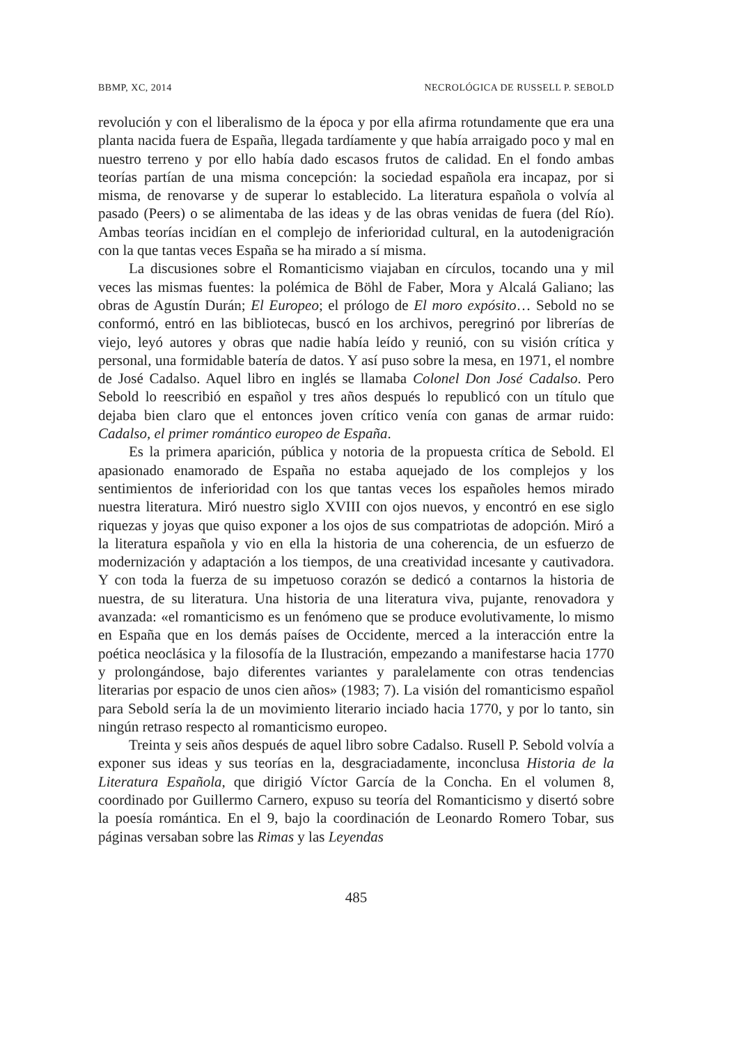BBMP, XC, 2014 NECROLÓGICA DE RUSSELL P. SEBOLD
revolución y con el liberalismo de la época y por ella afirma rotundamente que era una planta nacida fuera de España, llegada tardíamente y que había arraigado poco y mal en nuestro terreno y por ello había dado escasos frutos de calidad. En el fondo ambas teorías partían de una misma concepción: la sociedad española era incapaz, por si misma, de renovarse y de superar lo establecido. La literatura española o volvía al pasado (Peers) o se alimentaba de las ideas y de las obras venidas de fuera (del Río). Ambas teorías incidían en el complejo de inferioridad cultural, en la autodenigración con la que tantas veces España se ha mirado a sí misma.
La discusiones sobre el Romanticismo viajaban en círculos, tocando una y mil veces las mismas fuentes: la polémica de Böhl de Faber, Mora y Alcalá Galiano; las obras de Agustín Durán; El Europeo; el prólogo de El moro expósito… Sebold no se conformó, entró en las bibliotecas, buscó en los archivos, peregrinó por librerías de viejo, leyó autores y obras que nadie había leído y reunió, con su visión crítica y personal, una formidable batería de datos. Y así puso sobre la mesa, en 1971, el nombre de José Cadalso. Aquel libro en inglés se llamaba Colonel Don José Cadalso. Pero Sebold lo reescribió en español y tres años después lo republicó con un título que dejaba bien claro que el entonces joven crítico venía con ganas de armar ruido: Cadalso, el primer romántico europeo de España.
Es la primera aparición, pública y notoria de la propuesta crítica de Sebold. El apasionado enamorado de España no estaba aquejado de los complejos y los sentimientos de inferioridad con los que tantas veces los españoles hemos mirado nuestra literatura. Miró nuestro siglo XVIII con ojos nuevos, y encontró en ese siglo riquezas y joyas que quiso exponer a los ojos de sus compatriotas de adopción. Miró a la literatura española y vio en ella la historia de una coherencia, de un esfuerzo de modernización y adaptación a los tiempos, de una creatividad incesante y cautivadora. Y con toda la fuerza de su impetuoso corazón se dedicó a contarnos la historia de nuestra, de su literatura. Una historia de una literatura viva, pujante, renovadora y avanzada: «el romanticismo es un fenómeno que se produce evolutivamente, lo mismo en España que en los demás países de Occidente, merced a la interacción entre la poética neoclásica y la filosofía de la Ilustración, empezando a manifestarse hacia 1770 y prolongándose, bajo diferentes variantes y paralelamente con otras tendencias literarias por espacio de unos cien años» (1983; 7). La visión del romanticismo español para Sebold sería la de un movimiento literario inciado hacia 1770, y por lo tanto, sin ningún retraso respecto al romanticismo europeo.
Treinta y seis años después de aquel libro sobre Cadalso. Rusell P. Sebold volvía a exponer sus ideas y sus teorías en la, desgraciadamente, inconclusa Historia de la Literatura Española, que dirigió Víctor García de la Concha. En el volumen 8, coordinado por Guillermo Carnero, expuso su teoría del Romanticismo y disertó sobre la poesía romántica. En el 9, bajo la coordinación de Leonardo Romero Tobar, sus páginas versaban sobre las Rimas y las Leyendas
485